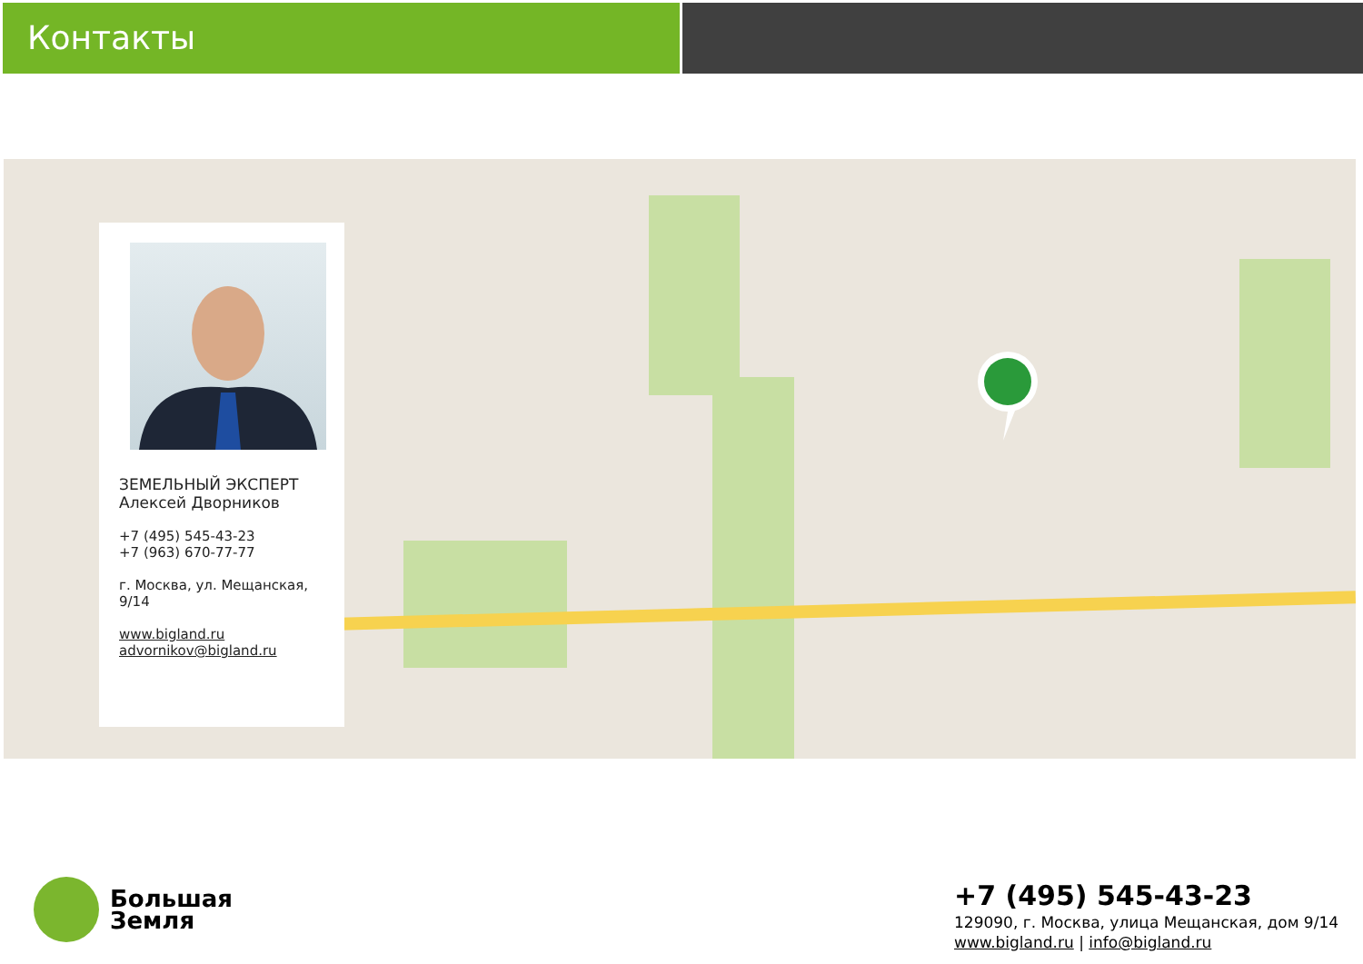Контакты
ЗЕМЕЛЬНЫЙ ЭКСПЕРТ
Алексей Дворников
+7 (495) 545-43-23
+7 (963) 670-77-77
г. Москва, ул. Мещанская, 9/14
www.bigland.ru
advornikov@bigland.ru
Большая
Земля
+7 (495) 545-43-23
129090, г. Москва, улица Мещанская, дом 9/14
www.bigland.ru | info@bigland.ru